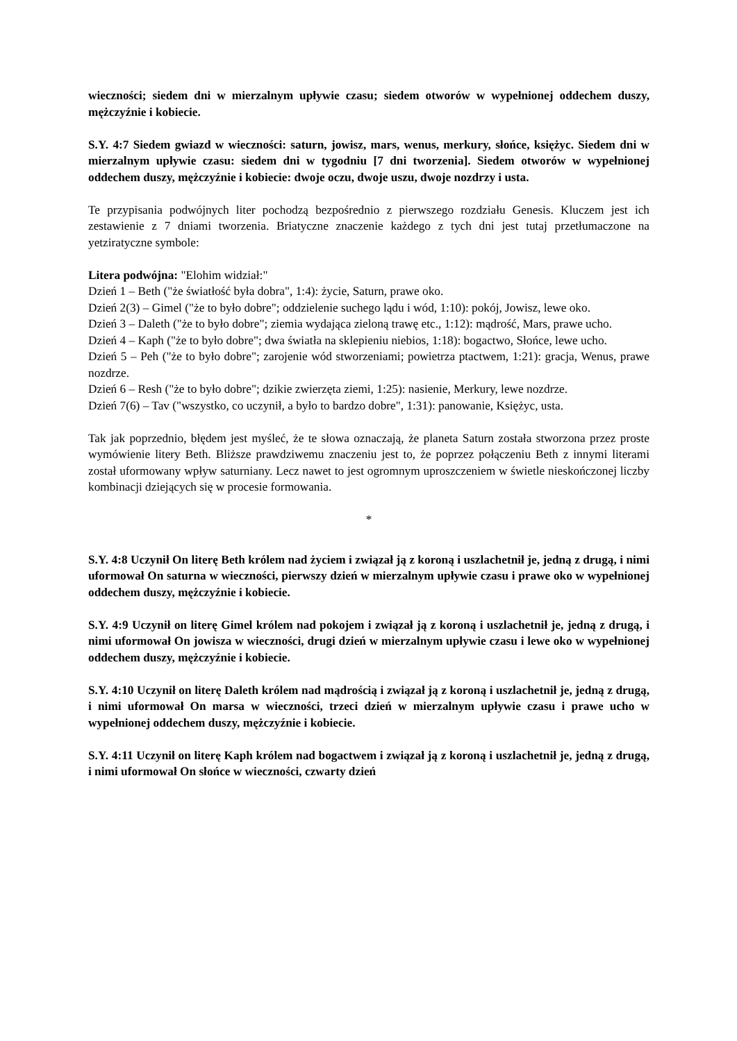wieczności; siedem dni w mierzalnym upływie czasu; siedem otworów w wypełnionej oddechem duszy, mężczyźnie i kobiecie.
S.Y. 4:7 Siedem gwiazd w wieczności: saturn, jowisz, mars, wenus, merkury, słońce, księżyc. Siedem dni w mierzalnym upływie czasu: siedem dni w tygodniu [7 dni tworzenia]. Siedem otworów w wypełnionej oddechem duszy, mężczyźnie i kobiecie: dwoje oczu, dwoje uszu, dwoje nozdrzy i usta.
Te przypisania podwójnych liter pochodzą bezpośrednio z pierwszego rozdziału Genesis. Kluczem jest ich zestawienie z 7 dniami tworzenia. Briatyczne znaczenie każdego z tych dni jest tutaj przetłumaczone na yetziratyczne symbole:
Litera podwójna: "Elohim widział:"
Dzień 1 – Beth ("że światłość była dobra", 1:4): życie, Saturn, prawe oko.
Dzień 2(3) – Gimel ("że to było dobre"; oddzielenie suchego lądu i wód, 1:10): pokój, Jowisz, lewe oko.
Dzień 3 – Daleth ("że to było dobre"; ziemia wydająca zieloną trawę etc., 1:12): mądrość, Mars, prawe ucho.
Dzień 4 – Kaph ("że to było dobre"; dwa światła na sklepieniu niebios, 1:18): bogactwo, Słońce, lewe ucho.
Dzień 5 – Peh ("że to było dobre"; zarojenie wód stworzeniami; powietrza ptactwem, 1:21): gracja, Wenus, prawe nozdrze.
Dzień 6 – Resh ("że to było dobre"; dzikie zwierzęta ziemi, 1:25): nasienie, Merkury, lewe nozdrze.
Dzień 7(6) – Tav ("wszystko, co uczynił, a było to bardzo dobre", 1:31): panowanie, Księżyc, usta.
Tak jak poprzednio, błędem jest myśleć, że te słowa oznaczają, że planeta Saturn została stworzona przez proste wymówienie litery Beth. Bliższe prawdziwemu znaczeniu jest to, że poprzez połączeniu Beth z innymi literami został uformowany wpływ saturniany. Lecz nawet to jest ogromnym uproszczeniem w świetle nieskończonej liczby kombinacji dziejących się w procesie formowania.
*
S.Y. 4:8 Uczynił On literę Beth królem nad życiem i związał ją z koroną i uszlachetnił je, jedną z drugą, i nimi uformował On saturna w wieczności, pierwszy dzień w mierzalnym upływie czasu i prawe oko w wypełnionej oddechem duszy, mężczyźnie i kobiecie.
S.Y. 4:9 Uczynił on literę Gimel królem nad pokojem i związał ją z koroną i uszlachetnił je, jedną z drugą, i nimi uformował On jowisza w wieczności, drugi dzień w mierzalnym upływie czasu i lewe oko w wypełnionej oddechem duszy, mężczyźnie i kobiecie.
S.Y. 4:10 Uczynił on literę Daleth królem nad mądrością i związał ją z koroną i uszlachetnił je, jedną z drugą, i nimi uformował On marsa w wieczności, trzeci dzień w mierzalnym upływie czasu i prawe ucho w wypełnionej oddechem duszy, mężczyźnie i kobiecie.
S.Y. 4:11 Uczynił on literę Kaph królem nad bogactwem i związał ją z koroną i uszlachetnił je, jedną z drugą, i nimi uformował On słońce w wieczności, czwarty dzień